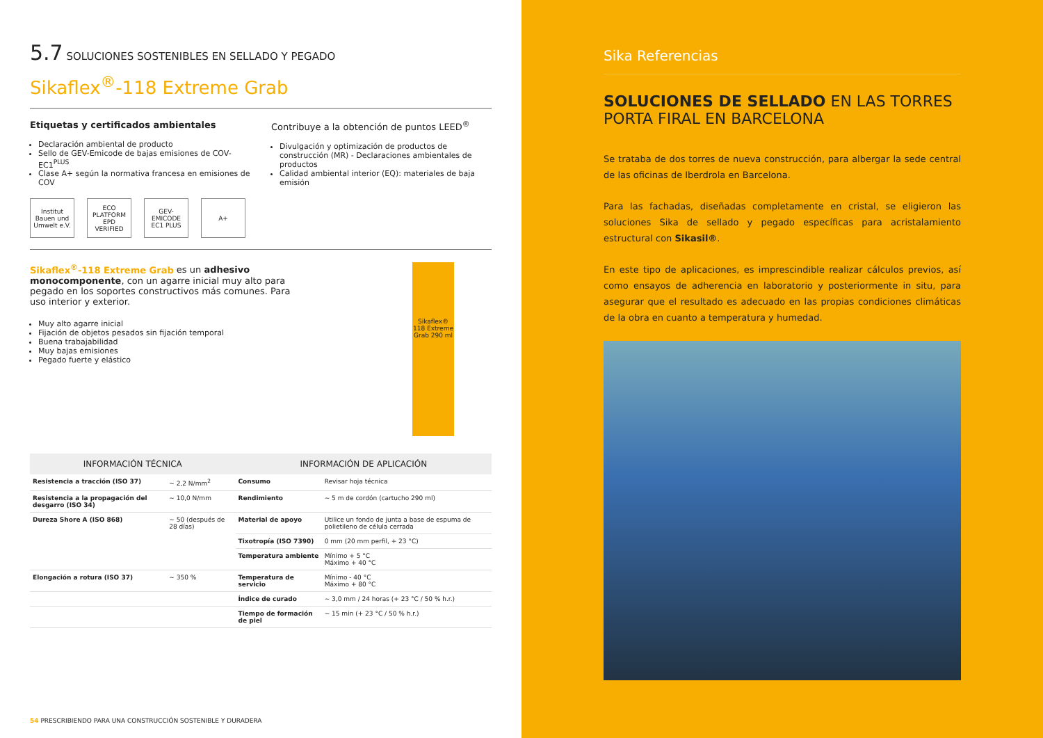5.7 SOLUCIONES SOSTENIBLES EN SELLADO Y PEGADO
Sikaflex<sup>®</sup>-118 Extreme Grab
Etiquetas y certificados ambientales
Declaración ambiental de producto
Sello de GEV-Emicode de bajas emisiones de COV-EC1<sup>PLUS</sup>
Clase A+ según la normativa francesa en emisiones de COV
Contribuye a la obtención de puntos LEED<sup>®</sup>
Divulgación y optimización de productos de construcción (MR) - Declaraciones ambientales de productos
Calidad ambiental interior (EQ): materiales de baja emisión
Institut Bauen und Umwelt e.V. ECO PLATFORM EPD VERIFIED GEV-EMICODE EC1 PLUS A+
Sikaflex<sup>®</sup>-118 Extreme Grab es un adhesivo monocomponente, con un agarre inicial muy alto para pegado en los soportes constructivos más comunes. Para uso interior y exterior.
Muy alto agarre inicial
Fijación de objetos pesados sin fijación temporal
Buena trabajabilidad
Muy bajas emisiones
Pegado fuerte y elástico
Sikaflex® 118 Extreme Grab 290 ml
| INFORMACIÓN TÉCNICA | | INFORMACIÓN DE APLICACIÓN | |
| --- | --- | --- | --- |
| Resistencia a tracción (ISO 37) | ~ 2,2 N/mm<sup>2</sup> | Consumo | Revisar hoja técnica |
| Resistencia a la propagación del desgarro (ISO 34) | ~ 10,0 N/mm | Rendimiento | ~ 5 m de cordón (cartucho 290 ml) |
| Dureza Shore A (ISO 868) | ~ 50 (después de 28 días) | Material de apoyo | Utilice un fondo de junta a base de espuma de polietileno de célula cerrada |
| | | Tixotropía (ISO 7390) | 0 mm (20 mm perfil, + 23 °C) |
| | | Temperatura ambiente | Mínimo + 5 °C Máximo + 40 °C |
| Elongación a rotura (ISO 37) | ~ 350 % | Temperatura de servicio | Mínimo - 40 °C Máximo + 80 °C |
| | | Índice de curado | ~ 3,0 mm / 24 horas (+ 23 °C / 50 % h.r.) |
| | | Tiempo de formación de piel | ~ 15 min (+ 23 °C / 50 % h.r.) |
54 PRESCRIBIENDO PARA UNA CONSTRUCCIÓN SOSTENIBLE Y DURADERA
Sika Referencias
SOLUCIONES DE SELLADO EN LAS TORRES PORTA FIRAL EN BARCELONA
Se trataba de dos torres de nueva construcción, para albergar la sede central de las oficinas de Iberdrola en Barcelona.
Para las fachadas, diseñadas completamente en cristal, se eligieron las soluciones Sika de sellado y pegado específicas para acristalamiento estructural con Sikasil®.
En este tipo de aplicaciones, es imprescindible realizar cálculos previos, así como ensayos de adherencia en laboratorio y posteriormente in situ, para asegurar que el resultado es adecuado en las propias condiciones climáticas de la obra en cuanto a temperatura y humedad.